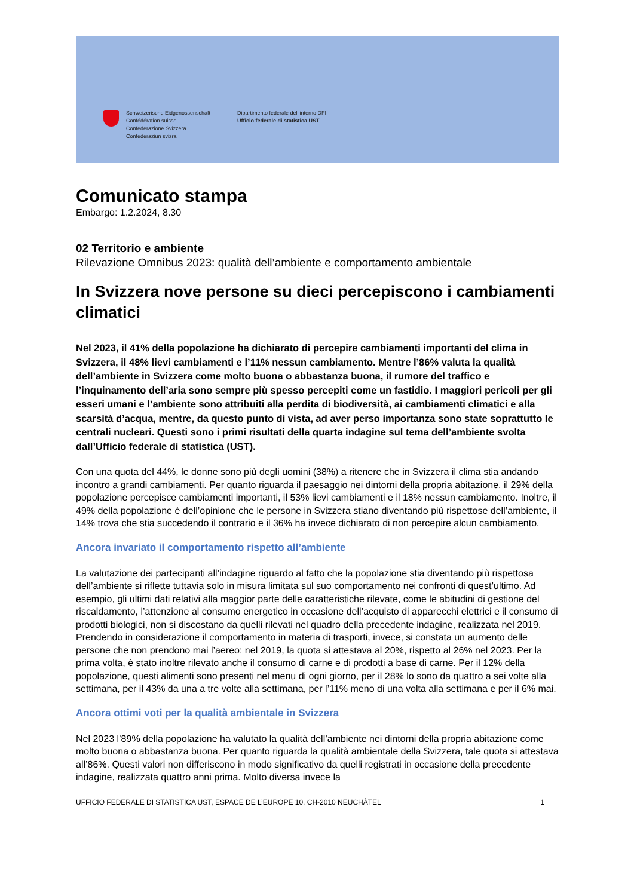Schweizerische Eidgenossenschaft
Confédération suisse
Confederazione Svizzera
Confederaziun svizra
Dipartimento federale dell’interno DFI
Ufficio federale di statistica UST
Comunicato stampa
Embargo: 1.2.2024, 8.30
02 Territorio e ambiente
Rilevazione Omnibus 2023: qualità dell’ambiente e comportamento ambientale
In Svizzera nove persone su dieci percepiscono i cambiamenti climatici
Nel 2023, il 41% della popolazione ha dichiarato di percepire cambiamenti importanti del clima in Svizzera, il 48% lievi cambiamenti e l’11% nessun cambiamento. Mentre l’86% valuta la qualità dell’ambiente in Svizzera come molto buona o abbastanza buona, il rumore del traffico e l’inquinamento dell’aria sono sempre più spesso percepiti come un fastidio. I maggiori pericoli per gli esseri umani e l’ambiente sono attribuiti alla perdita di biodiversità, ai cambiamenti climatici e alla scarsità d’acqua, mentre, da questo punto di vista, ad aver perso importanza sono state soprattutto le centrali nucleari. Questi sono i primi risultati della quarta indagine sul tema dell’ambiente svolta dall’Ufficio federale di statistica (UST).
Con una quota del 44%, le donne sono più degli uomini (38%) a ritenere che in Svizzera il clima stia andando incontro a grandi cambiamenti. Per quanto riguarda il paesaggio nei dintorni della propria abitazione, il 29% della popolazione percepisce cambiamenti importanti, il 53% lievi cambiamenti e il 18% nessun cambiamento. Inoltre, il 49% della popolazione è dell’opinione che le persone in Svizzera stiano diventando più rispettose dell’ambiente, il 14% trova che stia succedendo il contrario e il 36% ha invece dichiarato di non percepire alcun cambiamento.
Ancora invariato il comportamento rispetto all’ambiente
La valutazione dei partecipanti all’indagine riguardo al fatto che la popolazione stia diventando più rispettosa dell’ambiente si riflette tuttavia solo in misura limitata sul suo comportamento nei confronti di quest’ultimo. Ad esempio, gli ultimi dati relativi alla maggior parte delle caratteristiche rilevate, come le abitudini di gestione del riscaldamento, l’attenzione al consumo energetico in occasione dell’acquisto di apparecchi elettrici e il consumo di prodotti biologici, non si discostano da quelli rilevati nel quadro della precedente indagine, realizzata nel 2019. Prendendo in considerazione il comportamento in materia di trasporti, invece, si constata un aumento delle persone che non prendono mai l’aereo: nel 2019, la quota si attestava al 20%, rispetto al 26% nel 2023. Per la prima volta, è stato inoltre rilevato anche il consumo di carne e di prodotti a base di carne. Per il 12% della popolazione, questi alimenti sono presenti nel menu di ogni giorno, per il 28% lo sono da quattro a sei volte alla settimana, per il 43% da una a tre volte alla settimana, per l’11% meno di una volta alla settimana e per il 6% mai.
Ancora ottimi voti per la qualità ambientale in Svizzera
Nel 2023 l’89% della popolazione ha valutato la qualità dell’ambiente nei dintorni della propria abitazione come molto buona o abbastanza buona. Per quanto riguarda la qualità ambientale della Svizzera, tale quota si attestava all’86%. Questi valori non differiscono in modo significativo da quelli registrati in occasione della precedente indagine, realizzata quattro anni prima. Molto diversa invece la
UFFICIO FEDERALE DI STATISTICA UST, ESPACE DE L’EUROPE 10, CH-2010 NEUCHÂTEL 1